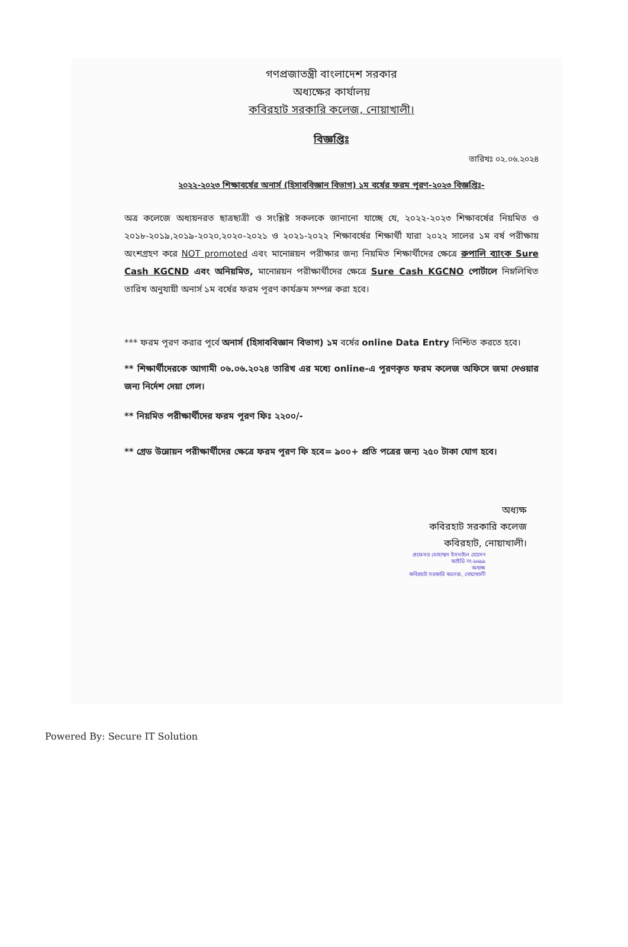গণপ্রজাতন্ত্রী বাংলাদেশ সরকার
অধ্যক্ষের কার্যালয়
কবিরহাট সরকারি কলেজ, নোয়াখালী।
বিজ্ঞপ্তিঃ
তারিখঃ ০২.০৬.২০২৪
২০২২-২০২৩ শিক্ষাবর্ষের অনার্স (হিসাববিজ্ঞান বিভাগ) ১ম বর্ষের ফরম পূরণ-২০২৩ বিজ্ঞপ্তিঃ-
অত্র কলেজে অধ্যয়নরত ছাত্রছাত্রী ও সংশ্লিষ্ট সকলকে জানানো যাচ্ছে যে, ২০২২-২০২৩ শিক্ষাবর্ষের নিয়মিত ও ২০১৮-২০১৯,২০১৯-২০২০,২০২০-২০২১ ও ২০২১-২০২২ শিক্ষাবর্ষের শিক্ষার্থী যারা ২০২২ সালের ১ম বর্ষ পরীক্ষায় অংশগ্রহণ করে NOT promoted এবং মানোন্নয়ন পরীক্ষার জন্য নিয়মিত শিক্ষার্থীদের ক্ষেত্রে রুপালি ব্যাংক Sure Cash KGCND এবং অনিয়মিত, মানোন্নয়ন পরীক্ষার্থীদের ক্ষেত্রে Sure Cash KGCNO পোর্টালে নিম্নলিখিত তারিখ অনুযায়ী অনার্স ১ম বর্ষের ফরম পূরণ কার্যক্রম সম্পন্ন করা হবে।
*** ফরম পূরণ করার পূর্বে অনার্স (হিসাববিজ্ঞান বিভাগ) ১ম বর্ষের online Data Entry নিশ্চিত করতে হবে।
** শিক্ষার্থীদেরকে আগামী ০৬.০৬.২০২৪ তারিখ এর মধ্যে online-এ পূরণকৃত ফরম কলেজ অফিসে জমা দেওয়ার জন্য নির্দেশ দেয়া গেল।
** নিয়মিত পরীক্ষার্থীদের ফরম পূরণ ফিঃ ২২০০/-
** গ্রেড উন্নোয়ন পরীক্ষার্থীদের ক্ষেত্রে ফরম পূরণ ফি হবে= ৯০০+ প্রতি পত্রের জন্য ২৫০ টাকা যোগ হবে।
অধ্যক্ষ
কবিরহাট সরকারি কলেজ
কবিরহাট, নোয়াখালী।
প্রফেসর মোহাম্মদ ইসমাইল হোসেন
আইডি নং-৯৬৯৯
অধ্যক্ষ
কবিরহাট সরকারি কলেজ, নোয়াখালী
Powered By: Secure IT Solution